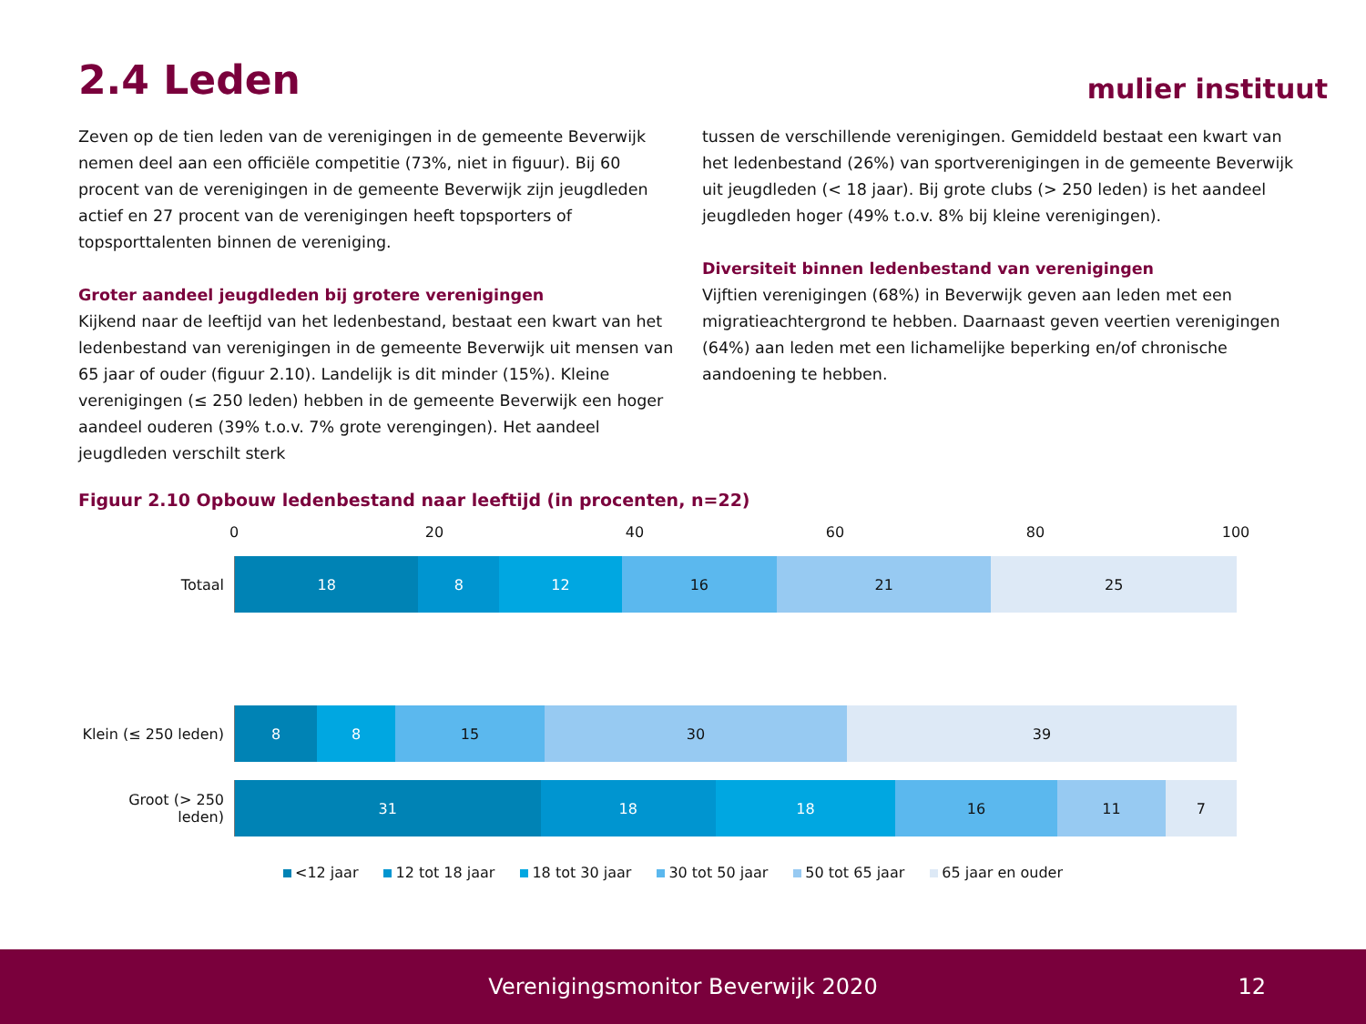2.4 Leden mulier instituut
Zeven op de tien leden van de verenigingen in de gemeente Beverwijk nemen deel aan een officiële competitie (73%, niet in figuur). Bij 60 procent van de verenigingen in de gemeente Beverwijk zijn jeugdleden actief en 27 procent van de verenigingen heeft topsporters of topsporttalenten binnen de vereniging.
Groter aandeel jeugdleden bij grotere verenigingen
Kijkend naar de leeftijd van het ledenbestand, bestaat een kwart van het ledenbestand van verenigingen in de gemeente Beverwijk uit mensen van 65 jaar of ouder (figuur 2.10). Landelijk is dit minder (15%). Kleine verenigingen (≤ 250 leden) hebben in de gemeente Beverwijk een hoger aandeel ouderen (39% t.o.v. 7% grote verengingen). Het aandeel jeugdleden verschilt sterk
tussen de verschillende verenigingen. Gemiddeld bestaat een kwart van het ledenbestand (26%) van sportverenigingen in de gemeente Beverwijk uit jeugdleden (< 18 jaar). Bij grote clubs (> 250 leden) is het aandeel jeugdleden hoger (49% t.o.v. 8% bij kleine verenigingen).
Diversiteit binnen ledenbestand van verenigingen
Vijftien verenigingen (68%) in Beverwijk geven aan leden met een migratieachtergrond te hebben. Daarnaast geven veertien verenigingen (64%) aan leden met een lichamelijke beperking en/of chronische aandoening te hebben.
Figuur 2.10 Opbouw ledenbestand naar leeftijd (in procenten, n=22)
0 20 40 60 80 100
Totaal
18 8 12 16 21 25
Klein (≤ 250 leden)
8 8 15 30 39
Groot (> 250 leden)
31 18 18 16 11 7
<12 jaar 12 tot 18 jaar 18 tot 30 jaar 30 tot 50 jaar 50 tot 65 jaar 65 jaar en ouder
Verenigingsmonitor Beverwijk 2020 12